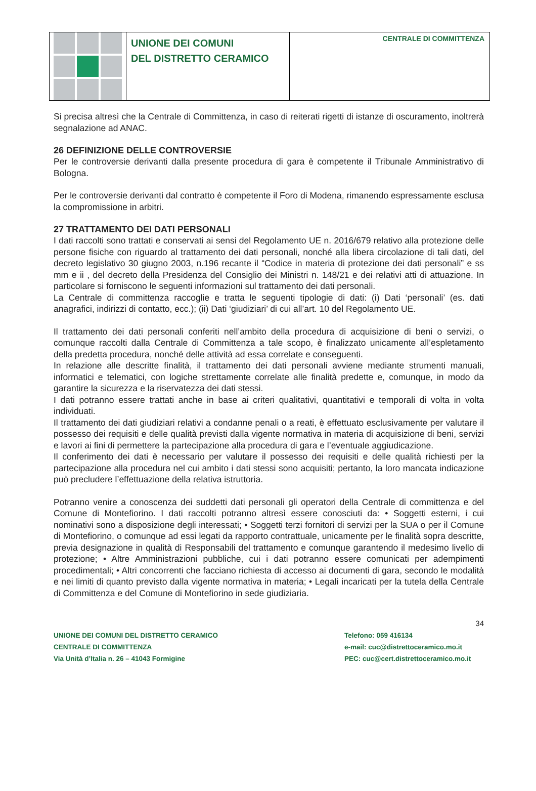UNIONE DEI COMUNI
DEL DISTRETTO CERAMICO
CENTRALE DI COMMITTENZA
Si precisa altresì che la Centrale di Committenza, in caso di reiterati rigetti di istanze di oscuramento, inoltrerà segnalazione ad ANAC.
26 DEFINIZIONE DELLE CONTROVERSIE
Per le controversie derivanti dalla presente procedura di gara è competente il Tribunale Amministrativo di Bologna.
Per le controversie derivanti dal contratto è competente il Foro di Modena, rimanendo espressamente esclusa la compromissione in arbitri.
27 TRATTAMENTO DEI DATI PERSONALI
I dati raccolti sono trattati e conservati ai sensi del Regolamento UE n. 2016/679 relativo alla protezione delle persone fisiche con riguardo al trattamento dei dati personali, nonché alla libera circolazione di tali dati, del decreto legislativo 30 giugno 2003, n.196 recante il “Codice in materia di protezione dei dati personali” e ss mm e ii , del decreto della Presidenza del Consiglio dei Ministri n. 148/21 e dei relativi atti di attuazione. In particolare si forniscono le seguenti informazioni sul trattamento dei dati personali.
La Centrale di committenza raccoglie e tratta le seguenti tipologie di dati: (i) Dati ‘personali’ (es. dati anagrafici, indirizzi di contatto, ecc.); (ii) Dati ‘giudiziari’ di cui all’art. 10 del Regolamento UE.
Il trattamento dei dati personali conferiti nell’ambito della procedura di acquisizione di beni o servizi, o comunque raccolti dalla Centrale di Committenza a tale scopo, è finalizzato unicamente all’espletamento della predetta procedura, nonché delle attività ad essa correlate e conseguenti.
In relazione alle descritte finalità, il trattamento dei dati personali avviene mediante strumenti manuali, informatici e telematici, con logiche strettamente correlate alle finalità predette e, comunque, in modo da garantire la sicurezza e la riservatezza dei dati stessi.
I dati potranno essere trattati anche in base ai criteri qualitativi, quantitativi e temporali di volta in volta individuati.
Il trattamento dei dati giudiziari relativi a condanne penali o a reati, è effettuato esclusivamente per valutare il possesso dei requisiti e delle qualità previsti dalla vigente normativa in materia di acquisizione di beni, servizi e lavori ai fini di permettere la partecipazione alla procedura di gara e l’eventuale aggiudicazione.
Il conferimento dei dati è necessario per valutare il possesso dei requisiti e delle qualità richiesti per la partecipazione alla procedura nel cui ambito i dati stessi sono acquisiti; pertanto, la loro mancata indicazione può precludere l’effettuazione della relativa istruttoria.
Potranno venire a conoscenza dei suddetti dati personali gli operatori della Centrale di committenza e del Comune di Montefiorino. I dati raccolti potranno altresì essere conosciuti da: • Soggetti esterni, i cui nominativi sono a disposizione degli interessati; • Soggetti terzi fornitori di servizi per la SUA o per il Comune di Montefiorino, o comunque ad essi legati da rapporto contrattuale, unicamente per le finalità sopra descritte, previa designazione in qualità di Responsabili del trattamento e comunque garantendo il medesimo livello di protezione; • Altre Amministrazioni pubbliche, cui i dati potranno essere comunicati per adempimenti procedimentali; • Altri concorrenti che facciano richiesta di accesso ai documenti di gara, secondo le modalità e nei limiti di quanto previsto dalla vigente normativa in materia; • Legali incaricati per la tutela della Centrale di Committenza e del Comune di Montefiorino in sede giudiziaria.
34
UNIONE DEI COMUNI DEL DISTRETTO CERAMICO
CENTRALE DI COMMITTENZA
Via Unità d’Italia n. 26 – 41043 Formigine
Telefono: 059 416134
e-mail: cuc@distrettoceramico.mo.it
PEC: cuc@cert.distrettoceramico.mo.it